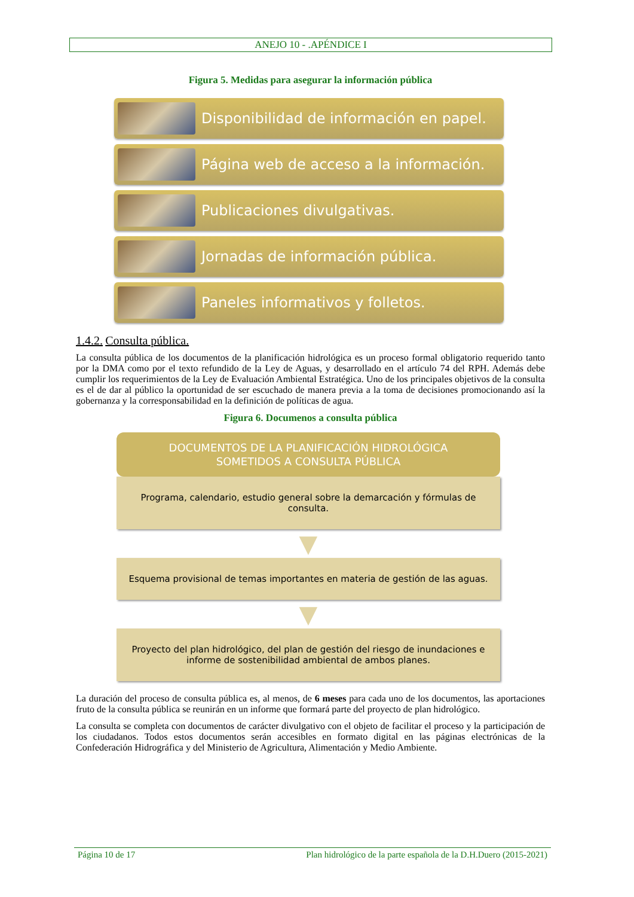ANEJO 10 - .APÉNDICE I
Figura 5. Medidas para asegurar la información pública
Disponibilidad de información en papel.
Página web de acceso a la información.
Publicaciones divulgativas.
Jornadas de información pública.
Paneles informativos y folletos.
1.4.2. Consulta pública.
La consulta pública de los documentos de la planificación hidrológica es un proceso formal obligatorio requerido tanto por la DMA como por el texto refundido de la Ley de Aguas, y desarrollado en el artículo 74 del RPH. Además debe cumplir los requerimientos de la Ley de Evaluación Ambiental Estratégica. Uno de los principales objetivos de la consulta es el de dar al público la oportunidad de ser escuchado de manera previa a la toma de decisiones promocionando así la gobernanza y la corresponsabilidad en la definición de políticas de agua.
Figura 6. Documenos a consulta pública
DOCUMENTOS DE LA PLANIFICACIÓN HIDROLÓGICA
SOMETIDOS A CONSULTA PÚBLICA
Programa, calendario, estudio general sobre la demarcación y fórmulas de consulta.
▼
Esquema provisional de temas importantes en materia de gestión de las aguas.
▼
Proyecto del plan hidrológico, del plan de gestión del riesgo de inundaciones e informe de sostenibilidad ambiental de ambos planes.
La duración del proceso de consulta pública es, al menos, de 6 meses para cada uno de los documentos, las aportaciones fruto de la consulta pública se reunirán en un informe que formará parte del proyecto de plan hidrológico.
La consulta se completa con documentos de carácter divulgativo con el objeto de facilitar el proceso y la participación de los ciudadanos. Todos estos documentos serán accesibles en formato digital en las páginas electrónicas de la Confederación Hidrográfica y del Ministerio de Agricultura, Alimentación y Medio Ambiente.
Página 10 de 17 Plan hidrológico de la parte española de la D.H.Duero (2015-2021)